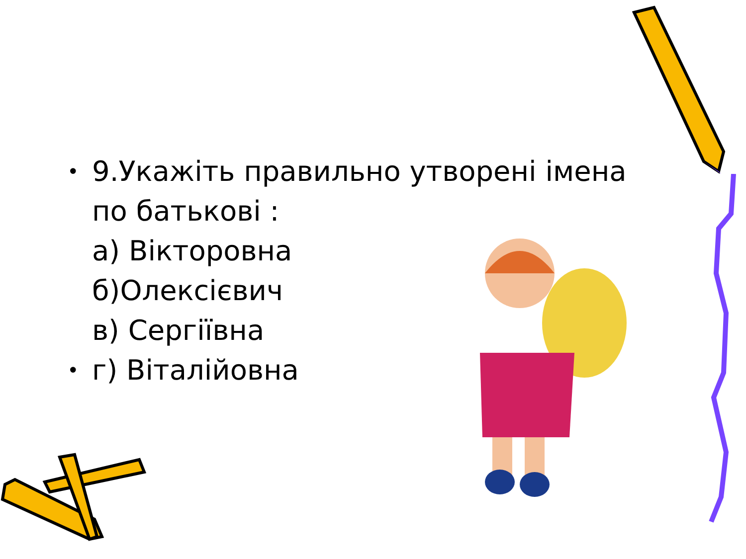• 9.Укажіть правильно утворені імена по батькові :
а) Вікторовна
б)Олексієвич
в) Сергіївна
• г) Віталійовна